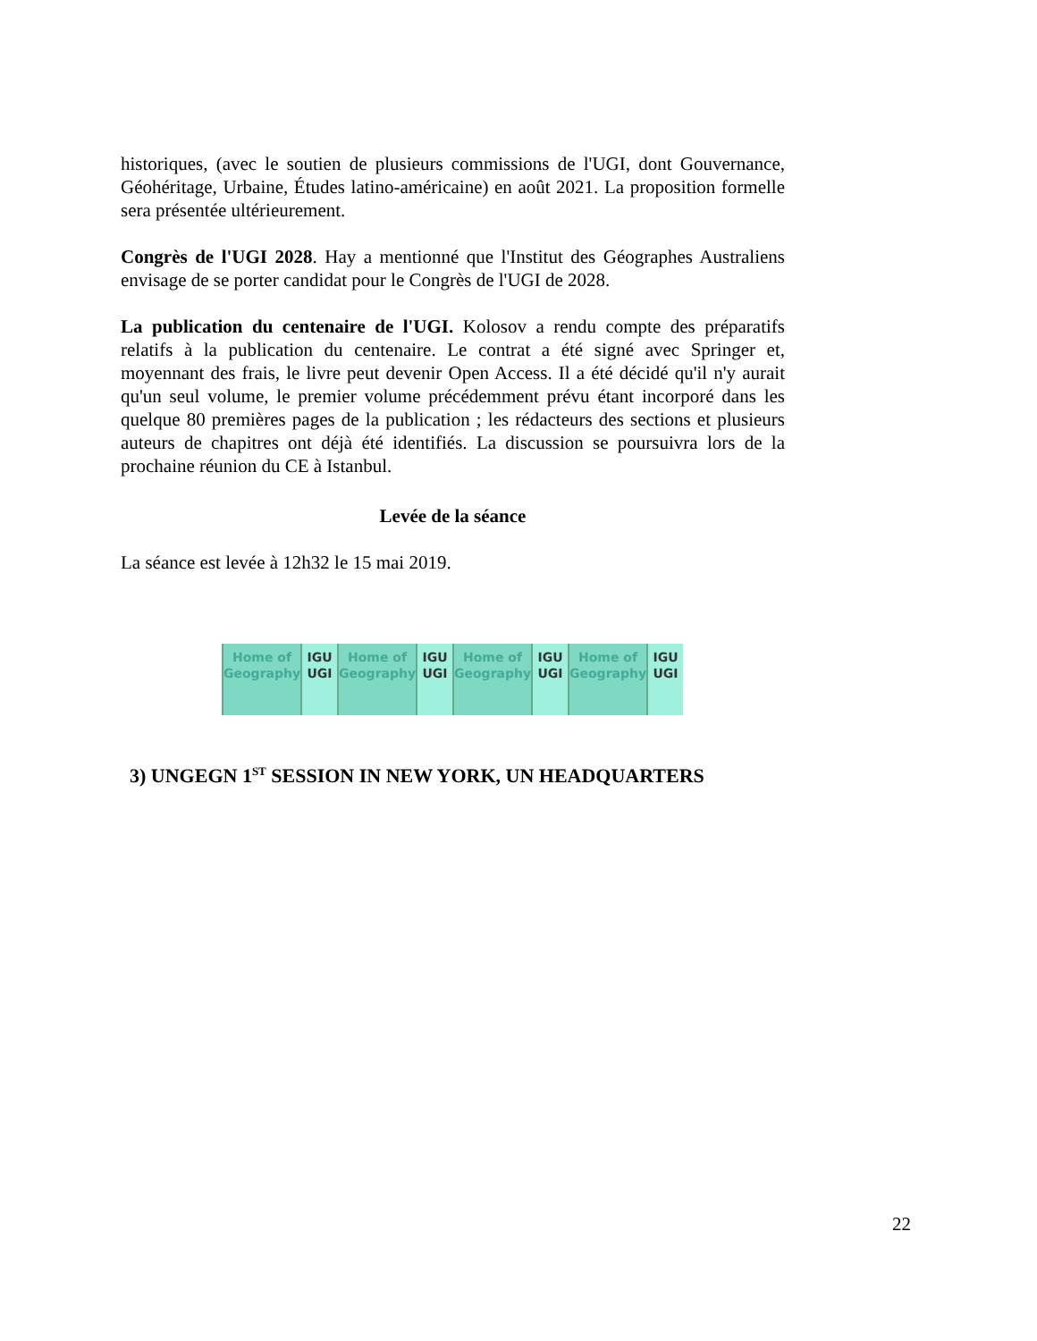historiques, (avec le soutien de plusieurs commissions de l'UGI, dont Gouvernance, Géohéritage, Urbaine, Études latino-américaine) en août 2021. La proposition formelle sera présentée ultérieurement.
Congrès de l'UGI 2028. Hay a mentionné que l'Institut des Géographes Australiens envisage de se porter candidat pour le Congrès de l'UGI de 2028.
La publication du centenaire de l'UGI. Kolosov a rendu compte des préparatifs relatifs à la publication du centenaire. Le contrat a été signé avec Springer et, moyennant des frais, le livre peut devenir Open Access. Il a été décidé qu'il n'y aurait qu'un seul volume, le premier volume précédemment prévu étant incorporé dans les quelque 80 premières pages de la publication ; les rédacteurs des sections et plusieurs auteurs de chapitres ont déjà été identifiés. La discussion se poursuivra lors de la prochaine réunion du CE à Istanbul.
Levée de la séance
La séance est levée à 12h32 le 15 mai 2019.
Home of Geography IGU UGI Home of Geography IGU UGI Home of Geography IGU UGI Home of Geography IGU UGI
3) UNGEGN 1<sup>ST</sup> SESSION IN NEW YORK, UN HEADQUARTERS
22